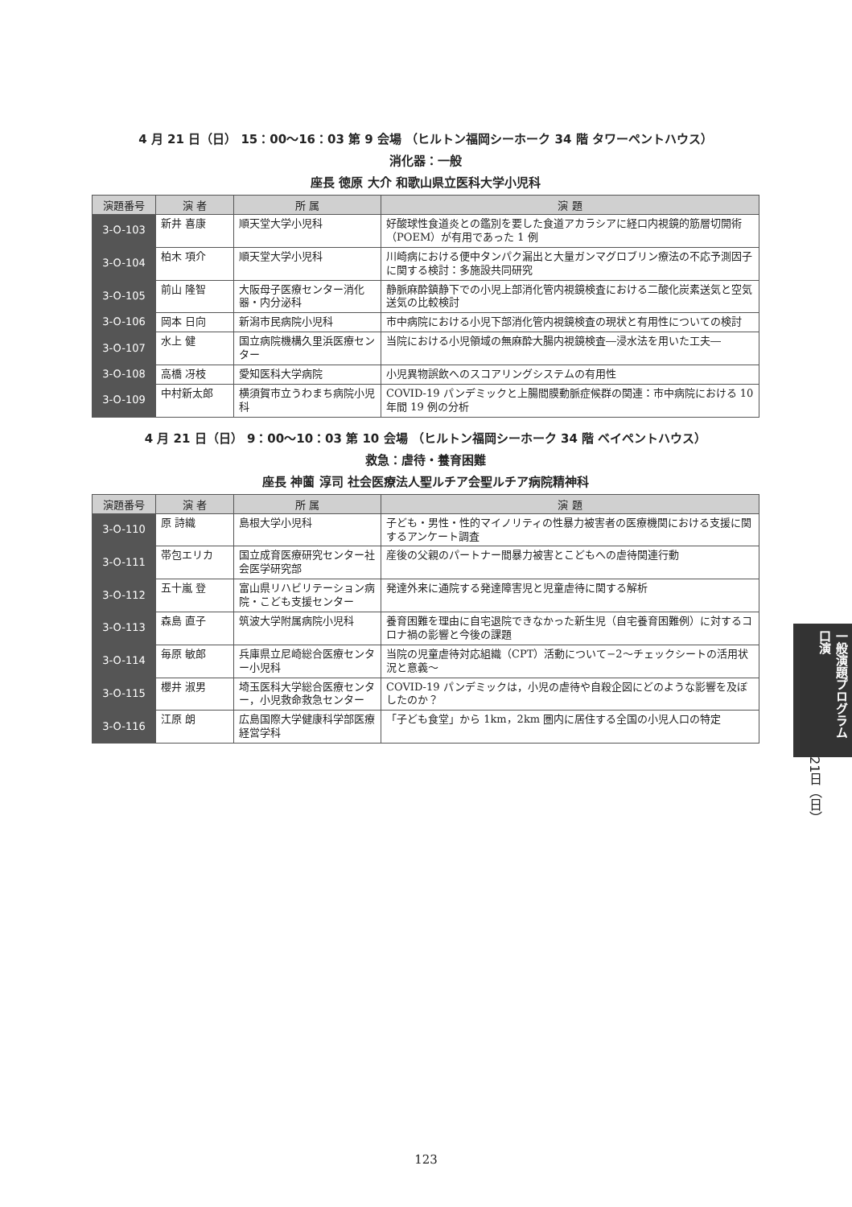4 月 21 日（日） 15：00〜16：03 第 9 会場 （ヒルトン福岡シーホーク 34 階 タワーペントハウス）
消化器：一般
座長 徳原 大介 和歌山県立医科大学小児科
| 演題番号 | 演 者 | 所 属 | 演 題 |
| --- | --- | --- | --- |
| 3-O-103 | 新井 喜康 | 順天堂大学小児科 | 好酸球性食道炎との鑑別を要した食道アカラシアに経口内視鏡的筋層切開術（POEM）が有用であった 1 例 |
| 3-O-104 | 柏木 項介 | 順天堂大学小児科 | 川崎病における便中タンパク漏出と大量ガンマグロブリン療法の不応予測因子に関する検討：多施設共同研究 |
| 3-O-105 | 前山 隆智 | 大阪母子医療センター消化器・内分泌科 | 静脈麻酔鎮静下での小児上部消化管内視鏡検査における二酸化炭素送気と空気送気の比較検討 |
| 3-O-106 | 岡本 日向 | 新潟市民病院小児科 | 市中病院における小児下部消化管内視鏡検査の現状と有用性についての検討 |
| 3-O-107 | 水上 健 | 国立病院機構久里浜医療センター | 当院における小児領域の無麻酔大腸内視鏡検査―浸水法を用いた工夫― |
| 3-O-108 | 高橋 冴枝 | 愛知医科大学病院 | 小児異物誤飲へのスコアリングシステムの有用性 |
| 3-O-109 | 中村新太郎 | 横須賀市立うわまち病院小児科 | COVID-19 パンデミックと上腸間膜動脈症候群の関連：市中病院における 10 年間 19 例の分析 |
4 月 21 日（日） 9：00〜10：03 第 10 会場 （ヒルトン福岡シーホーク 34 階 ベイペントハウス）
救急：虐待・養育困難
座長 神薗 淳司 社会医療法人聖ルチア会聖ルチア病院精神科
| 演題番号 | 演 者 | 所 属 | 演 題 |
| --- | --- | --- | --- |
| 3-O-110 | 原 詩織 | 島根大学小児科 | 子ども・男性・性的マイノリティの性暴力被害者の医療機関における支援に関するアンケート調査 |
| 3-O-111 | 帯包エリカ | 国立成育医療研究センター社会医学研究部 | 産後の父親のパートナー間暴力被害とこどもへの虐待関連行動 |
| 3-O-112 | 五十嵐 登 | 富山県リハビリテーション病院・こども支援センター | 発達外来に通院する発達障害児と児童虐待に関する解析 |
| 3-O-113 | 森島 直子 | 筑波大学附属病院小児科 | 養育困難を理由に自宅退院できなかった新生児（自宅養育困難例）に対するコロナ禍の影響と今後の課題 |
| 3-O-114 | 毎原 敏郎 | 兵庫県立尼崎総合医療センター小児科 | 当院の児童虐待対応組織（CPT）活動について−2〜チェックシートの活用状況と意義〜 |
| 3-O-115 | 櫻井 淑男 | 埼玉医科大学総合医療センター，小児救命救急センター | COVID-19 パンデミックは，小児の虐待や自殺企図にどのような影響を及ぼしたのか？ |
| 3-O-116 | 江原 朗 | 広島国際大学健康科学部医療経営学科 | 「子ども食堂」から 1km，2km 圏内に居住する全国の小児人口の特定 |
一般演題プログラム 口演
21日（日）
123